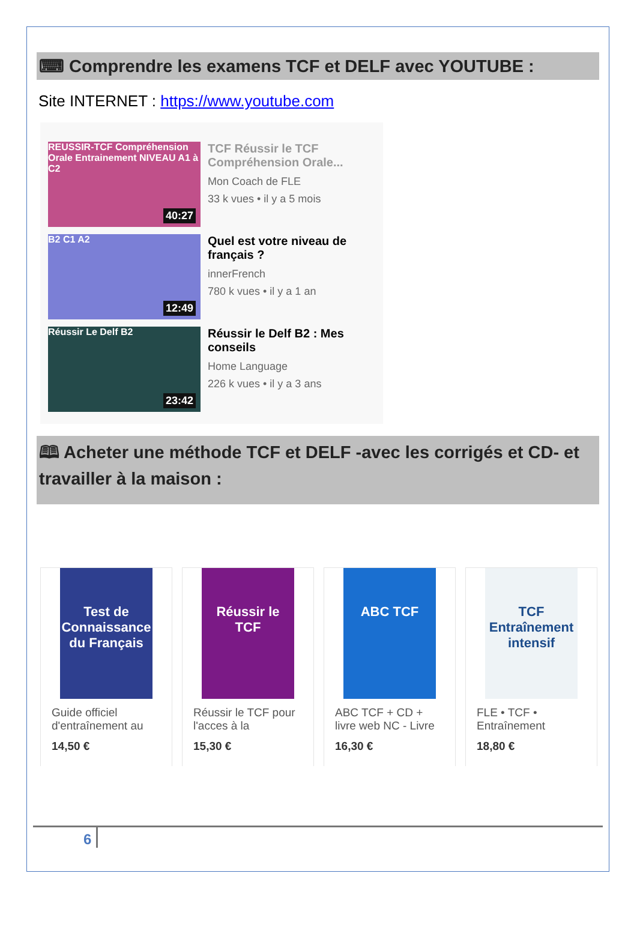⌨ Comprendre les examens TCF et DELF avec YOUTUBE :
Site INTERNET : https://www.youtube.com
REUSSIR-TCF Compréhension Orale Entrainement NIVEAU A1 à C2
40:27
TCF Réussir le TCF Compréhension Orale...
Mon Coach de FLE
33 k vues • il y a 5 mois
B2 C1 A2
12:49
Quel est votre niveau de français ?
innerFrench
780 k vues • il y a 1 an
Réussir Le Delf B2
23:42
Réussir le Delf B2 : Mes conseils
Home Language
226 k vues • il y a 3 ans
🕮 Acheter une méthode TCF et DELF -avec les corrigés et CD- et travailler à la maison :
Test de Connaissance du Français
Guide officiel d'entraînement au
14,50 €
Réussir le TCF
Réussir le TCF pour l'acces à la
15,30 €
ABC TCF
ABC TCF + CD + livre web NC - Livre
16,30 €
TCF Entraînement intensif
FLE • TCF • Entraînement
18,80 €
6